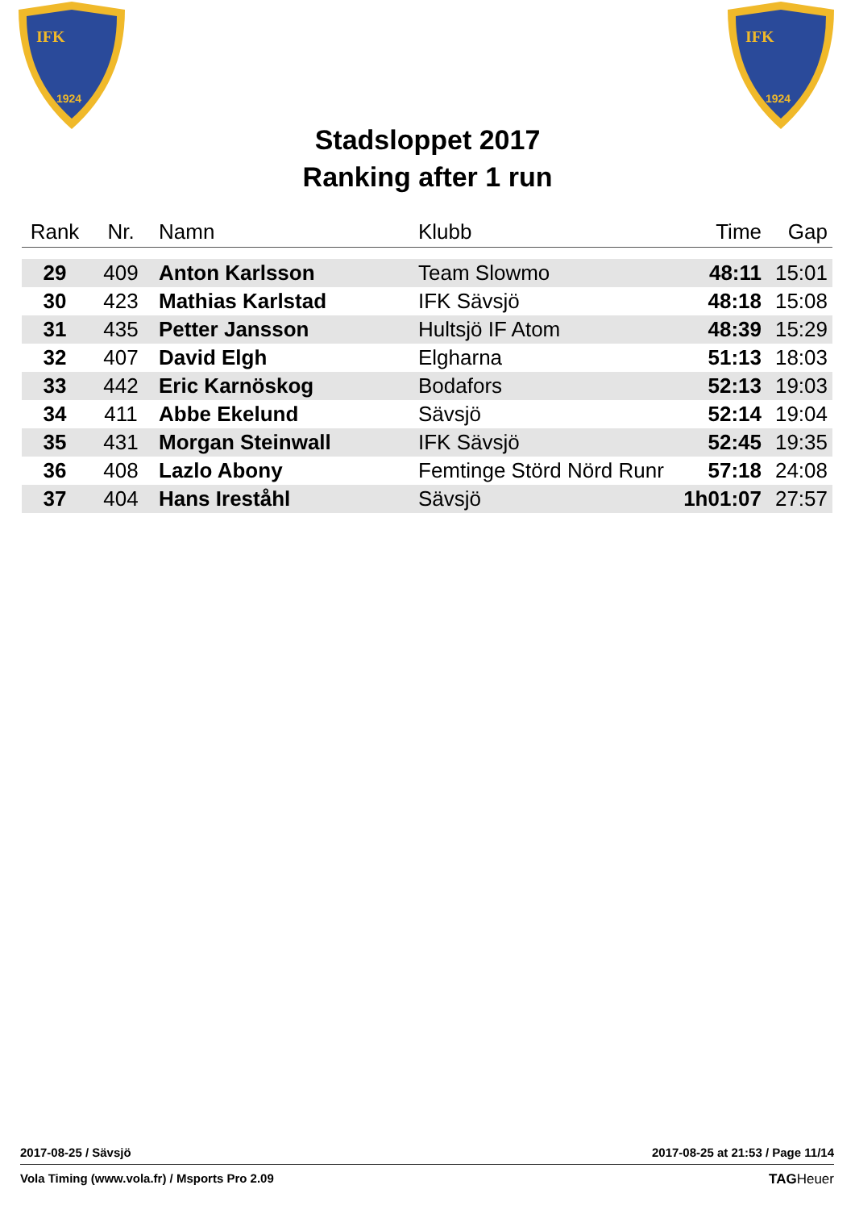IFK
1924
IFK
1924
Stadsloppet 2017
Ranking after 1 run
| Rank | Nr. | Namn | Klubb | Time | Gap |
| --- | --- | --- | --- | --- | --- |
| 29 | 409 | Anton Karlsson | Team Slowmo | 48:11 | 15:01 |
| 30 | 423 | Mathias Karlstad | IFK Sävsjö | 48:18 | 15:08 |
| 31 | 435 | Petter Jansson | Hultsjö IF Atom | 48:39 | 15:29 |
| 32 | 407 | David Elgh | Elgharna | 51:13 | 18:03 |
| 33 | 442 | Eric Karnöskog | Bodafors | 52:13 | 19:03 |
| 34 | 411 | Abbe Ekelund | Sävsjö | 52:14 | 19:04 |
| 35 | 431 | Morgan Steinwall | IFK Sävsjö | 52:45 | 19:35 |
| 36 | 408 | Lazlo Abony | Femtinge Störd Nörd Runr | 57:18 | 24:08 |
| 37 | 404 | Hans Ireståhl | Sävsjö | 1h01:07 | 27:57 |
2017-08-25 / Sävsjö 2017-08-25 at 21:53 / Page 11/14
Vola Timing (www.vola.fr) / Msports Pro 2.09 TAGHeuer